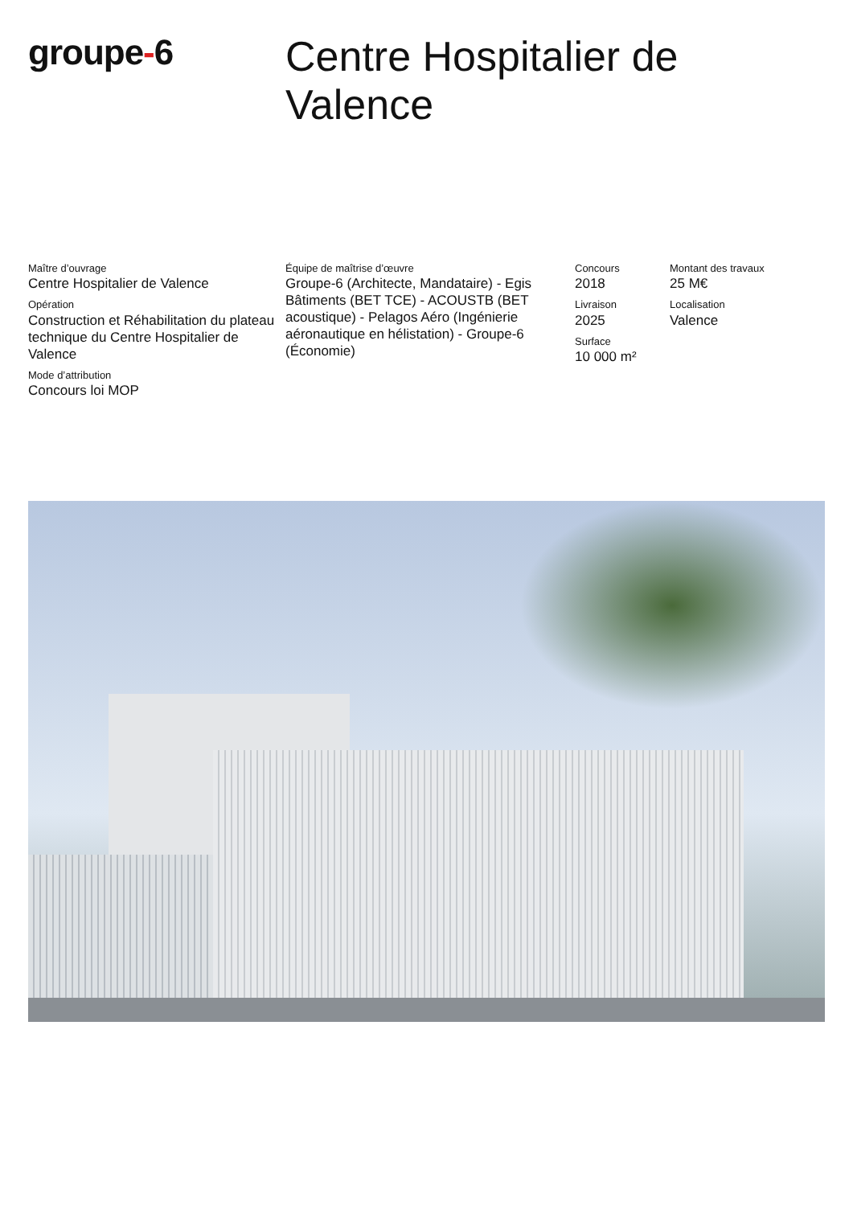groupe-6
Centre Hospitalier de
Valence
Maître d’ouvrage
Centre Hospitalier de Valence
Opération
Construction et Réhabilitation du plateau technique du Centre Hospitalier de Valence
Mode d’attribution
Concours loi MOP
Équipe de maîtrise d’œuvre
Groupe-6 (Architecte, Mandataire) - Egis Bâtiments (BET TCE) - ACOUSTB (BET acoustique) - Pelagos Aéro (Ingénierie aéronautique en hélistation) - Groupe-6 (Économie)
Concours
2018
Livraison
2025
Surface
10 000 m²
Montant des travaux
25 M€
Localisation
Valence